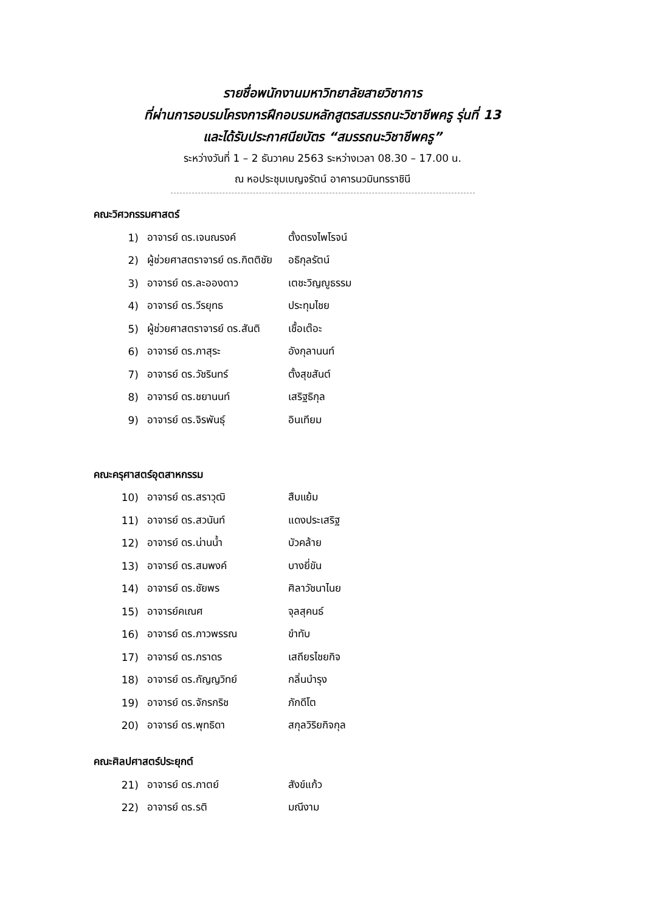รายชื่อพนักงานมหาวิทยาลัยสายวิชาการ
ที่ผ่านการอบรมโครงการฝึกอบรมหลักสูตรสมรรถนะวิชาชีพครู รุ่นที่ 13
และได้รับประกาศนียบัตร “สมรรถนะวิชาชีพครู”
ระหว่างวันที่ 1 – 2 ธันวาคม 2563 ระหว่างเวลา 08.30 – 17.00 น.
ณ หอประชุมเบญจรัตน์ อาคารนวมินทรราชินี
คณะวิศวกรรมศาสตร์
1) อาจารย์ ดร.เจนณรงค์ ตั้งตรงไพโรจน์
2) ผู้ช่วยศาสตราจารย์ ดร.กิตติชัย อธิกุลรัตน์
3) อาจารย์ ดร.ละอองดาว เตชะวิญญูธรรม
4) อาจารย์ ดร.วีรยุทธ ประทุมไชย
5) ผู้ช่วยศาสตราจารย์ ดร.สันติ เชื้อเต๊อะ
6) อาจารย์ ดร.ภาสุระ อังกุลานนท์
7) อาจารย์ ดร.วัชรินทร์ ตั้งสุขสันต์
8) อาจารย์ ดร.ชยานนท์ เสริฐธิกุล
9) อาจารย์ ดร.จิรพันธุ์ อินเทียม
คณะครุศาสตร์อุตสาหกรรม
10) อาจารย์ ดร.สราวุฒิ สืบแย้ม
11) อาจารย์ ดร.สวนันท์ แดงประเสริฐ
12) อาจารย์ ดร.น่านน้ำ บัวคล้าย
13) อาจารย์ ดร.สมพงค์ บางยี่ขัน
14) อาจารย์ ดร.ชัยพร ศิลาวัชนาไนย
15) อาจารย์คเณศ จุลสุคนธ์
16) อาจารย์ ดร.ภาวพรรณ ขำทับ
17) อาจารย์ ดร.ภราดร เสถียรไชยกิจ
18) อาจารย์ ดร.กัญญวิทย์ กลิ่นบำรุง
19) อาจารย์ ดร.จักรกริช ภักดีโต
20) อาจารย์ ดร.พุทธิดา สกุลวิริยกิจกุล
คณะศิลปศาสตร์ประยุกต์
21) อาจารย์ ดร.ภาตย์ สังข์แก้ว
22) อาจารย์ ดร.รติ มณีงาม